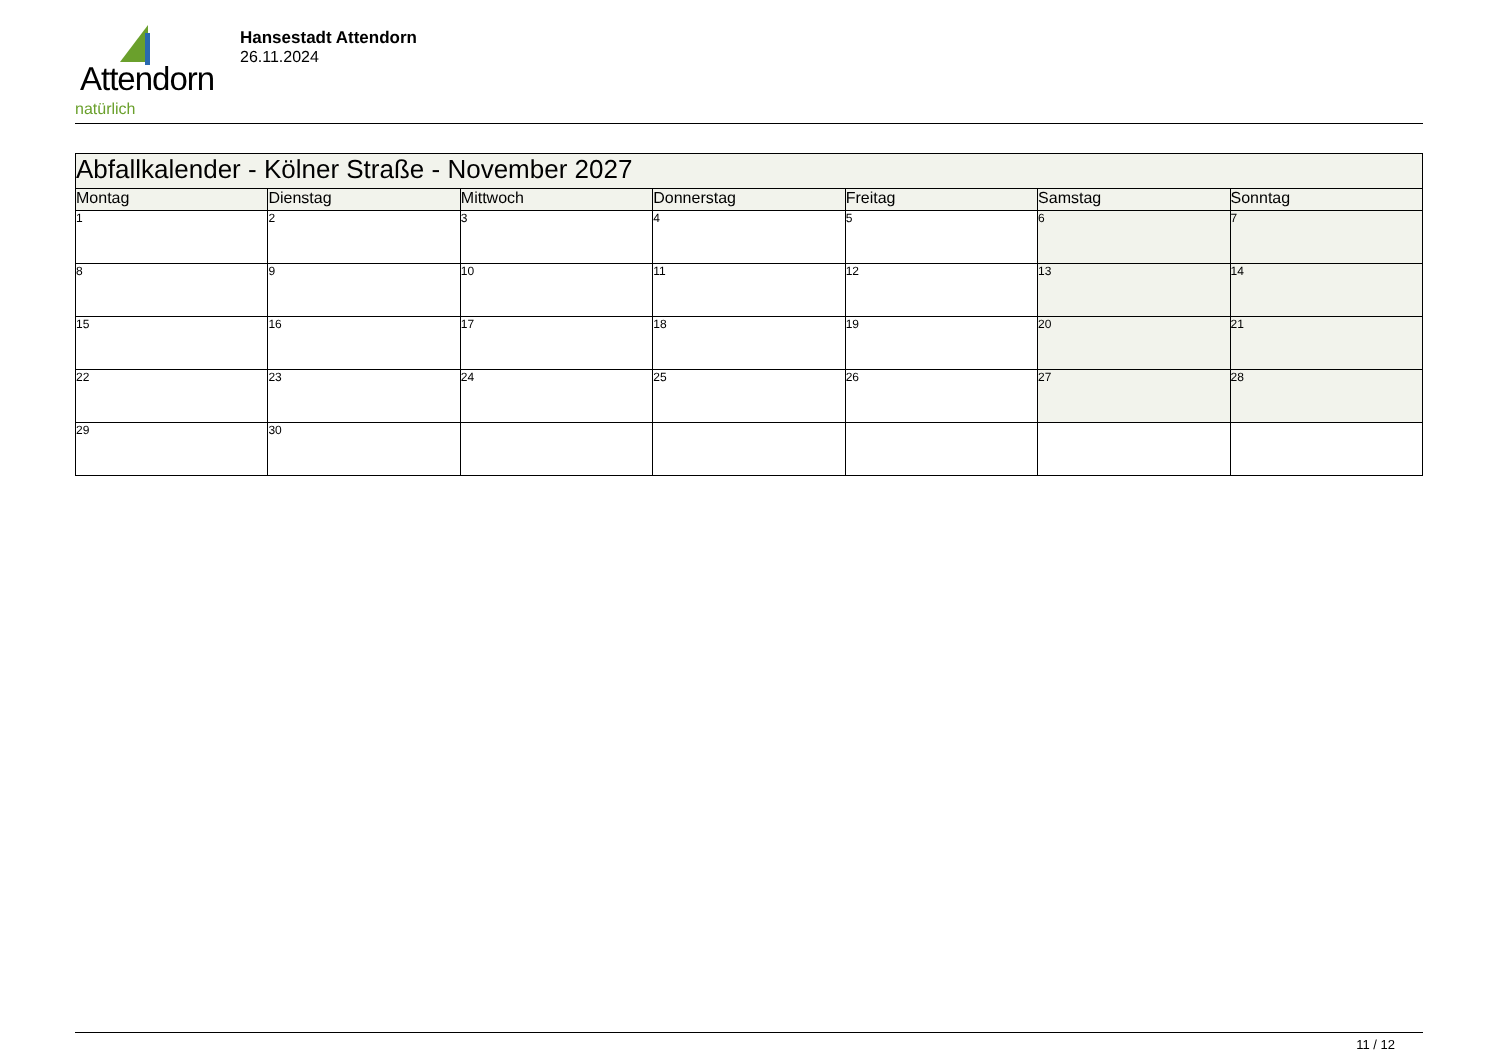Attendorn
natürlich
Hansestadt Attendorn
26.11.2024
| Abfallkalender - Kölner Straße - November 2027 | | | | | | |
| --- | --- | --- | --- | --- | --- | --- |
| Montag | Dienstag | Mittwoch | Donnerstag | Freitag | Samstag | Sonntag |
| 1 | 2 | 3 | 4 | 5 | 6 | 7 |
| 8 | 9 | 10 | 11 | 12 | 13 | 14 |
| 15 | 16 | 17 | 18 | 19 | 20 | 21 |
| 22 | 23 | 24 | 25 | 26 | 27 | 28 |
| 29 | 30 | | | | | |
11 / 12